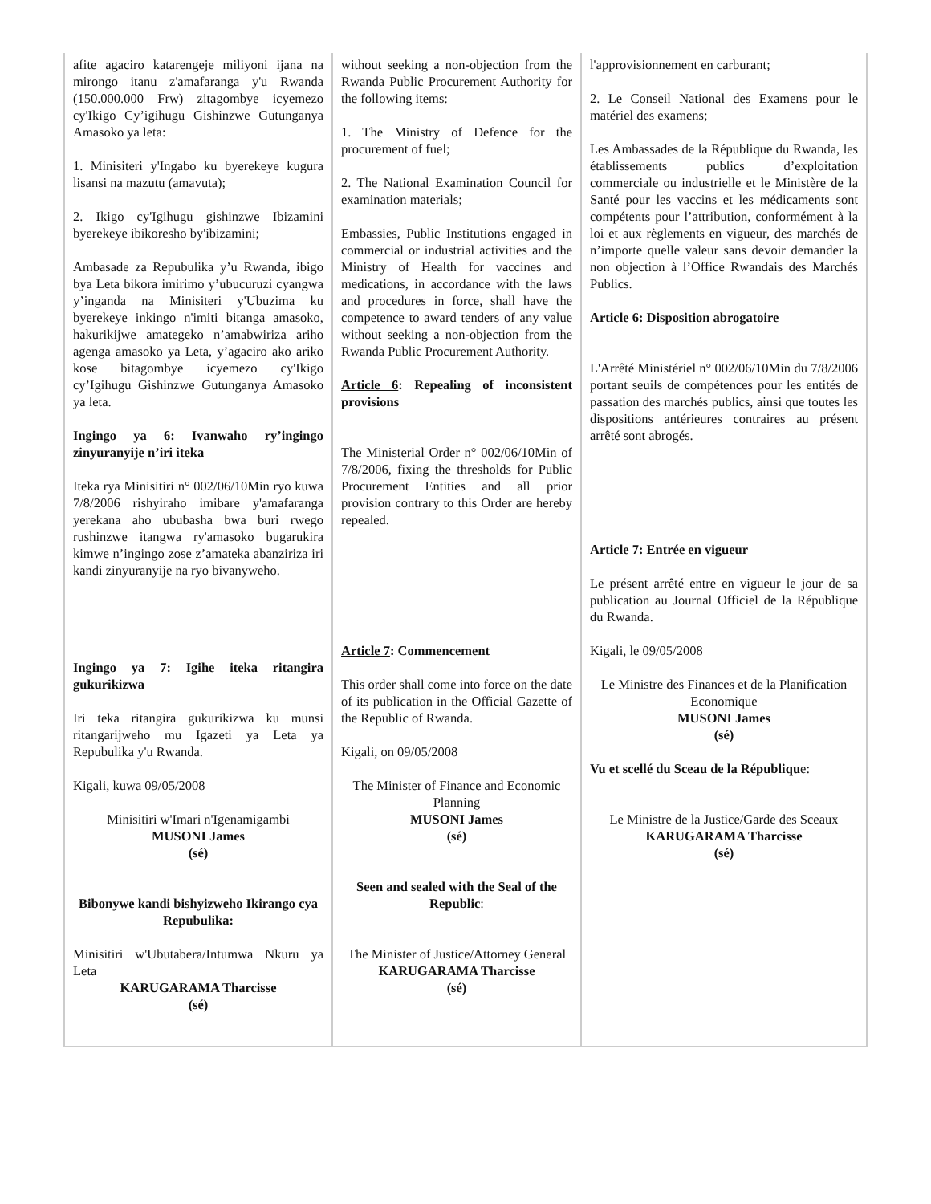| afite agaciro katarengeje miliyoni ijana na mirongo itanu z'amafaranga y'u Rwanda (150.000.000 Frw) zitagombye icyemezo cy'Ikigo Cy’igihugu Gishinzwe Gutunganya Amasoko ya leta: 1. Minisiteri y'Ingabo ku byerekeye kugura lisansi na mazutu (amavuta); 2. Ikigo cy'Igihugu gishinzwe Ibizamini byerekeye ibikoresho by'ibizamini; Ambasade za Repubulika y’u Rwanda, ibigo bya Leta bikora imirimo y’ubucuruzi cyangwa y’inganda na Minisiteri y'Ubuzima ku byerekeye inkingo n'imiti bitanga amasoko, hakurikijwe amategeko n’amabwiriza ariho agenga amasoko ya Leta, y’agaciro ako ariko kose bitagombye icyemezo cy'Ikigo cy’Igihugu Gishinzwe Gutunganya Amasoko ya leta. Ingingo ya 6 : Ivanwaho ry’ingingo zinyuranyije n’iri iteka Iteka rya Minisitiri n° 002/06/10Min ryo kuwa 7/8/2006 rishyiraho imibare y'amafaranga yerekana aho ububasha bwa buri rwego rushinzwe itangwa ry'amasoko bugarukira kimwe n’ingingo zose z’amateka abanziriza iri kandi zinyuranyije na ryo bivanyweho. Ingingo ya 7 : Igihe iteka ritangira gukurikizwa Iri teka ritangira gukurikizwa ku munsi ritangarijweho mu Igazeti ya Leta ya Repubulika y'u Rwanda. Kigali, kuwa 09/05/2008 Minisitiri w'Imari n'Igenamigambi MUSONI James (sé) Bibonywe kandi bishyizweho Ikirango cya Repubulika: Minisitiri w'Ubutabera/Intumwa Nkuru ya Leta KARUGARAMA Tharcisse (sé) | without seeking a non-objection from the Rwanda Public Procurement Authority for the following items: 1. The Ministry of Defence for the procurement of fuel; 2. The National Examination Council for examination materials; Embassies, Public Institutions engaged in commercial or industrial activities and the Ministry of Health for vaccines and medications, in accordance with the laws and procedures in force, shall have the competence to award tenders of any value without seeking a non-objection from the Rwanda Public Procurement Authority. Article 6 : Repealing of inconsistent provisions The Ministerial Order n° 002/06/10Min of 7/8/2006, fixing the thresholds for Public Procurement Entities and all prior provision contrary to this Order are hereby repealed. Article 7 : Commencement This order shall come into force on the date of its publication in the Official Gazette of the Republic of Rwanda. Kigali, on 09/05/2008 The Minister of Finance and Economic Planning MUSONI James (sé) Seen and sealed with the Seal of the Republic : The Minister of Justice/Attorney General KARUGARAMA Tharcisse (sé) | l'approvisionnement en carburant; 2. Le Conseil National des Examens pour le matériel des examens; Les Ambassades de la République du Rwanda, les établissements publics d’exploitation commerciale ou industrielle et le Ministère de la Santé pour les vaccins et les médicaments sont compétents pour l’attribution, conformément à la loi et aux règlements en vigueur, des marchés de n’importe quelle valeur sans devoir demander la non objection à l’Office Rwandais des Marchés Publics. Article 6 : Disposition abrogatoire L'Arrêté Ministériel n° 002/06/10Min du 7/8/2006 portant seuils de compétences pour les entités de passation des marchés publics, ainsi que toutes les dispositions antérieures contraires au présent arrêté sont abrogés. Article 7 : Entrée en vigueur Le présent arrêté entre en vigueur le jour de sa publication au Journal Officiel de la République du Rwanda. Kigali, le 09/05/2008 Le Ministre des Finances et de la Planification Economique MUSONI James (sé) Vu et scellé du Sceau de la Républiqu e: Le Ministre de la Justice/Garde des Sceaux KARUGARAMA Tharcisse (sé) |